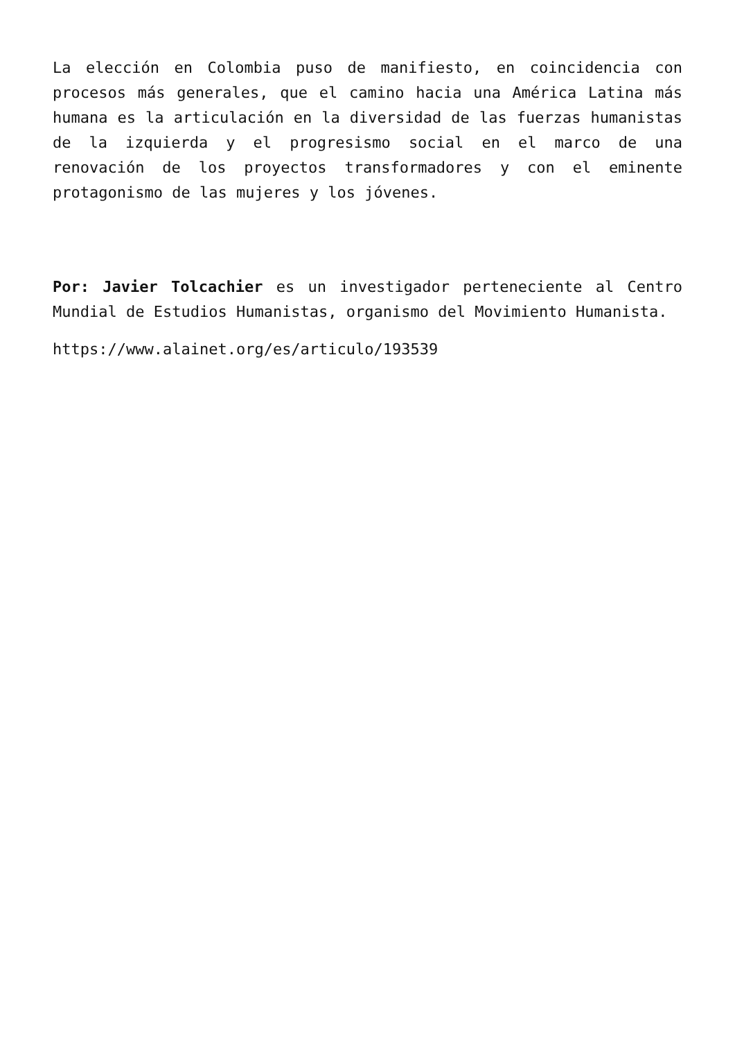La elección en Colombia puso de manifiesto, en coincidencia con procesos más generales, que el camino hacia una América Latina más humana es la articulación en la diversidad de las fuerzas humanistas de la izquierda y el progresismo social en el marco de una renovación de los proyectos transformadores y con el eminente protagonismo de las mujeres y los jóvenes.
Por: Javier Tolcachier es un investigador perteneciente al Centro Mundial de Estudios Humanistas, organismo del Movimiento Humanista.
https://www.alainet.org/es/articulo/193539